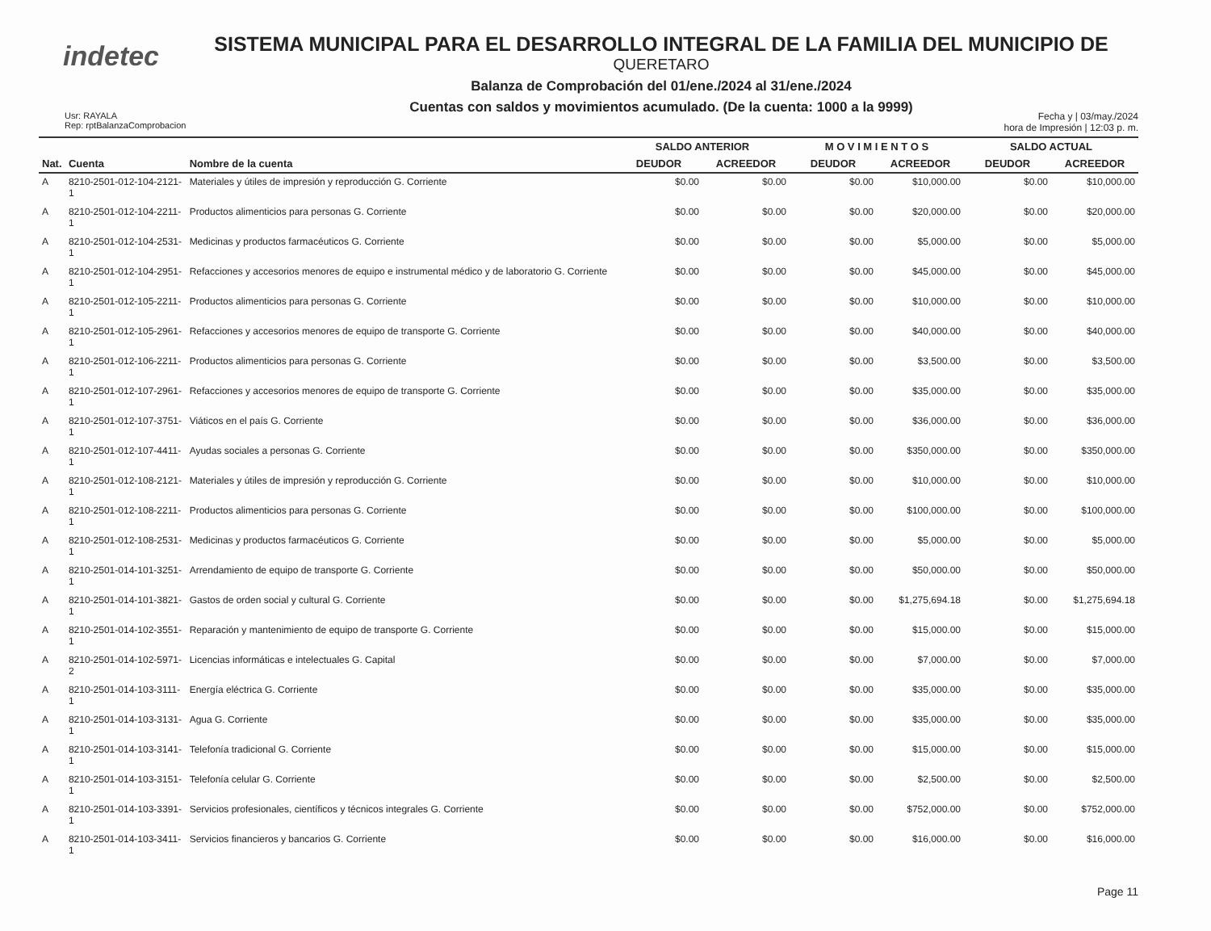indetec
SISTEMA MUNICIPAL PARA EL DESARROLLO INTEGRAL DE LA FAMILIA DEL MUNICIPIO DE
QUERETARO
Balanza de Comprobación del 01/ene./2024 al 31/ene./2024
Cuentas con saldos y movimientos acumulado. (De la cuenta: 1000 a la 9999)
Usr: RAYALA
Rep: rptBalanzaComprobacion
Fecha y | 03/may./2024
hora de Impresión | 12:03 p. m.
| | | | SALDO ANTERIOR | | M O V I M I E N T O S | | SALDO ACTUAL | |
| --- | --- | --- | --- | --- | --- | --- | --- | --- |
| Nat. | Cuenta | Nombre de la cuenta | DEUDOR | ACREEDOR | DEUDOR | ACREEDOR | DEUDOR | ACREEDOR |
| A | 8210-2501-012-104-2121- 1 | Materiales y útiles de impresión y reproducción G. Corriente | $0.00 | $0.00 | $0.00 | $10,000.00 | $0.00 | $10,000.00 |
| A | 8210-2501-012-104-2211- 1 | Productos alimenticios para personas G. Corriente | $0.00 | $0.00 | $0.00 | $20,000.00 | $0.00 | $20,000.00 |
| A | 8210-2501-012-104-2531- 1 | Medicinas y productos farmacéuticos G. Corriente | $0.00 | $0.00 | $0.00 | $5,000.00 | $0.00 | $5,000.00 |
| A | 8210-2501-012-104-2951- 1 | Refacciones y accesorios menores de equipo e instrumental médico y de laboratorio G. Corriente | $0.00 | $0.00 | $0.00 | $45,000.00 | $0.00 | $45,000.00 |
| A | 8210-2501-012-105-2211- 1 | Productos alimenticios para personas G. Corriente | $0.00 | $0.00 | $0.00 | $10,000.00 | $0.00 | $10,000.00 |
| A | 8210-2501-012-105-2961- 1 | Refacciones y accesorios menores de equipo de transporte G. Corriente | $0.00 | $0.00 | $0.00 | $40,000.00 | $0.00 | $40,000.00 |
| A | 8210-2501-012-106-2211- 1 | Productos alimenticios para personas G. Corriente | $0.00 | $0.00 | $0.00 | $3,500.00 | $0.00 | $3,500.00 |
| A | 8210-2501-012-107-2961- 1 | Refacciones y accesorios menores de equipo de transporte G. Corriente | $0.00 | $0.00 | $0.00 | $35,000.00 | $0.00 | $35,000.00 |
| A | 8210-2501-012-107-3751- 1 | Viáticos en el país G. Corriente | $0.00 | $0.00 | $0.00 | $36,000.00 | $0.00 | $36,000.00 |
| A | 8210-2501-012-107-4411- 1 | Ayudas sociales a personas G. Corriente | $0.00 | $0.00 | $0.00 | $350,000.00 | $0.00 | $350,000.00 |
| A | 8210-2501-012-108-2121- 1 | Materiales y útiles de impresión y reproducción G. Corriente | $0.00 | $0.00 | $0.00 | $10,000.00 | $0.00 | $10,000.00 |
| A | 8210-2501-012-108-2211- 1 | Productos alimenticios para personas G. Corriente | $0.00 | $0.00 | $0.00 | $100,000.00 | $0.00 | $100,000.00 |
| A | 8210-2501-012-108-2531- 1 | Medicinas y productos farmacéuticos G. Corriente | $0.00 | $0.00 | $0.00 | $5,000.00 | $0.00 | $5,000.00 |
| A | 8210-2501-014-101-3251- 1 | Arrendamiento de equipo de transporte G. Corriente | $0.00 | $0.00 | $0.00 | $50,000.00 | $0.00 | $50,000.00 |
| A | 8210-2501-014-101-3821- 1 | Gastos de orden social y cultural G. Corriente | $0.00 | $0.00 | $0.00 | $1,275,694.18 | $0.00 | $1,275,694.18 |
| A | 8210-2501-014-102-3551- 1 | Reparación y mantenimiento de equipo de transporte G. Corriente | $0.00 | $0.00 | $0.00 | $15,000.00 | $0.00 | $15,000.00 |
| A | 8210-2501-014-102-5971- 2 | Licencias informáticas e intelectuales G. Capital | $0.00 | $0.00 | $0.00 | $7,000.00 | $0.00 | $7,000.00 |
| A | 8210-2501-014-103-3111- 1 | Energía eléctrica G. Corriente | $0.00 | $0.00 | $0.00 | $35,000.00 | $0.00 | $35,000.00 |
| A | 8210-2501-014-103-3131- 1 | Agua G. Corriente | $0.00 | $0.00 | $0.00 | $35,000.00 | $0.00 | $35,000.00 |
| A | 8210-2501-014-103-3141- 1 | Telefonía tradicional G. Corriente | $0.00 | $0.00 | $0.00 | $15,000.00 | $0.00 | $15,000.00 |
| A | 8210-2501-014-103-3151- 1 | Telefonía celular G. Corriente | $0.00 | $0.00 | $0.00 | $2,500.00 | $0.00 | $2,500.00 |
| A | 8210-2501-014-103-3391- 1 | Servicios profesionales, científicos y técnicos integrales G. Corriente | $0.00 | $0.00 | $0.00 | $752,000.00 | $0.00 | $752,000.00 |
| A | 8210-2501-014-103-3411- 1 | Servicios financieros y bancarios G. Corriente | $0.00 | $0.00 | $0.00 | $16,000.00 | $0.00 | $16,000.00 |
Page 11